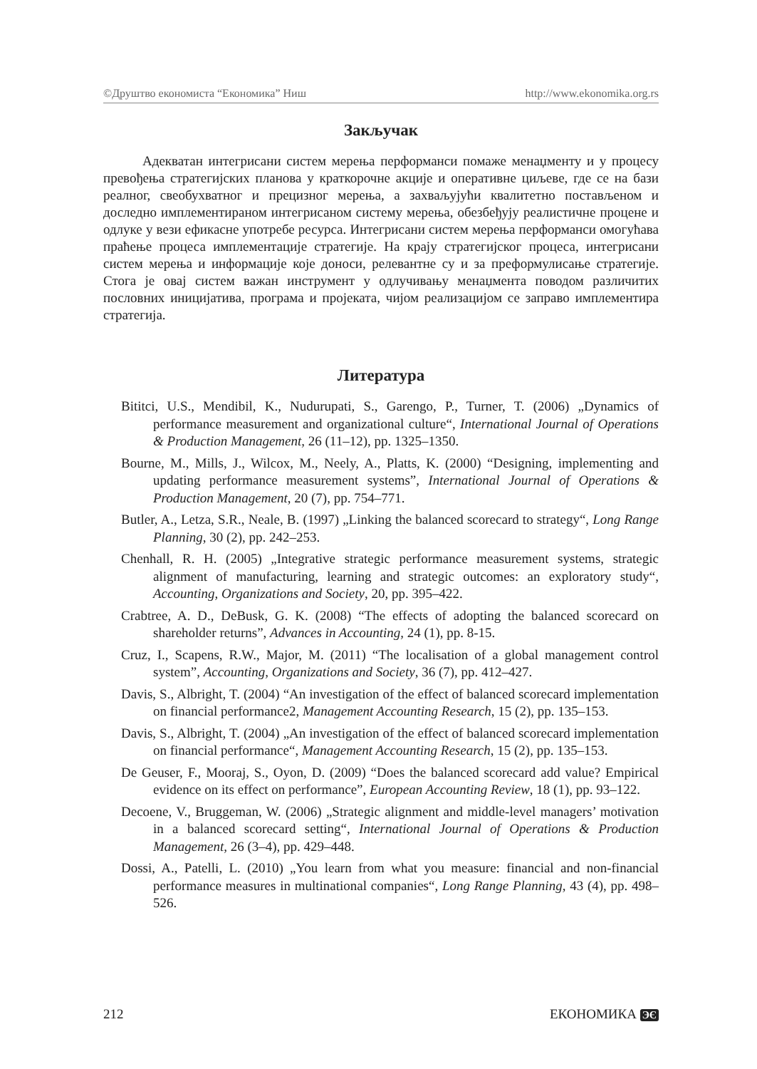©Друштво економиста “Економика” Ниш http://www.ekonomika.org.rs
Закључак
Адекватан интегрисани систем мерења перформанси помаже менаџменту и у процесу превођења стратегијских планова у краткорочне акције и оперативне циљеве, где се на бази реалног, свеобухватног и прецизног мерења, а захваљујући квалитетно постављеном и доследно имплементираном интегрисаном систему мерења, обезбеђују реалистичне процене и одлуке у вези ефикасне употребе ресурса. Интегрисани систем мерења перформанси омогућава праћење процеса имплементације стратегије. На крају стратегијског процеса, интегрисани систем мерења и информације које доноси, релевантне су и за преформулисање стратегије. Стога је овај систем важан инструмент у одлучивању менаџмента поводом различитих пословних иницијатива, програма и пројеката, чијом реализацијом се заправо имплементира стратегија.
Литература
Bititci, U.S., Mendibil, K., Nudurupati, S., Garengo, P., Turner, T. (2006) „Dynamics of performance measurement and organizational culture“, International Journal of Operations & Production Management, 26 (11–12), pp. 1325–1350.
Bourne, M., Mills, J., Wilcox, M., Neely, A., Platts, K. (2000) “Designing, implementing and updating performance measurement systems”, International Journal of Operations & Production Management, 20 (7), pp. 754–771.
Butler, A., Letza, S.R., Neale, B. (1997) „Linking the balanced scorecard to strategy“, Long Range Planning, 30 (2), pp. 242–253.
Chenhall, R. H. (2005) „Integrative strategic performance measurement systems, strategic alignment of manufacturing, learning and strategic outcomes: an exploratory study“, Accounting, Organizations and Society, 20, pp. 395–422.
Crabtree, A. D., DeBusk, G. K. (2008) “The effects of adopting the balanced scorecard on shareholder returns”, Advances in Accounting, 24 (1), pp. 8-15.
Cruz, I., Scapens, R.W., Major, M. (2011) “The localisation of a global management control system”, Accounting, Organizations and Society, 36 (7), pp. 412–427.
Davis, S., Albright, T. (2004) “An investigation of the effect of balanced scorecard implementation on financial performance2, Management Accounting Research, 15 (2), pp. 135–153.
Davis, S., Albright, T. (2004) „An investigation of the effect of balanced scorecard implementation on financial performance“, Management Accounting Research, 15 (2), pp. 135–153.
De Geuser, F., Mooraj, S., Oyon, D. (2009) “Does the balanced scorecard add value? Empirical evidence on its effect on performance”, European Accounting Review, 18 (1), pp. 93–122.
Decoene, V., Bruggeman, W. (2006) „Strategic alignment and middle-level managers’ motivation in a balanced scorecard setting“, International Journal of Operations & Production Management, 26 (3–4), pp. 429–448.
Dossi, A., Patelli, L. (2010) „You learn from what you measure: financial and non-financial performance measures in multinational companies“, Long Range Planning, 43 (4), pp. 498–526.
212 ЕКОНОМИКА ЭЄ